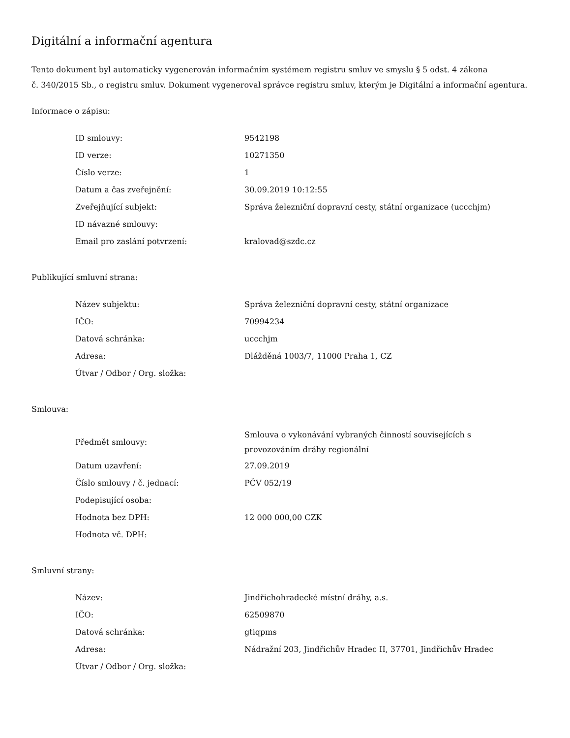Digitální a informační agentura
Tento dokument byl automaticky vygenerován informačním systémem registru smluv ve smyslu § 5 odst. 4 zákona
č. 340/2015 Sb., o registru smluv. Dokument vygeneroval správce registru smluv, kterým je Digitální a informační agentura.
Informace o zápisu:
| ID smlouvy: | 9542198 |
| ID verze: | 10271350 |
| Číslo verze: | 1 |
| Datum a čas zveřejnění: | 30.09.2019 10:12:55 |
| Zveřejňující subjekt: | Správa železniční dopravní cesty, státní organizace (uccchjm) |
| ID návazné smlouvy: | |
| Email pro zaslání potvrzení: | kralovad@szdc.cz |
Publikující smluvní strana:
| Název subjektu: | Správa železniční dopravní cesty, státní organizace |
| IČO: | 70994234 |
| Datová schránka: | uccchjm |
| Adresa: | Dlážděná 1003/7, 11000 Praha 1, CZ |
| Útvar / Odbor / Org. složka: | |
Smlouva:
| Předmět smlouvy: | Smlouva o vykonávání vybraných činností souvisejících s provozováním dráhy regionální |
| Datum uzavření: | 27.09.2019 |
| Číslo smlouvy / č. jednací: | PČV 052/19 |
| Podepisující osoba: | |
| Hodnota bez DPH: | 12 000 000,00 CZK |
| Hodnota vč. DPH: | |
Smluvní strany:
| Název: | Jindřichohradecké místní dráhy, a.s. |
| IČO: | 62509870 |
| Datová schránka: | gtiqpms |
| Adresa: | Nádražní 203, Jindřichův Hradec II, 37701, Jindřichův Hradec |
| Útvar / Odbor / Org. složka: | |